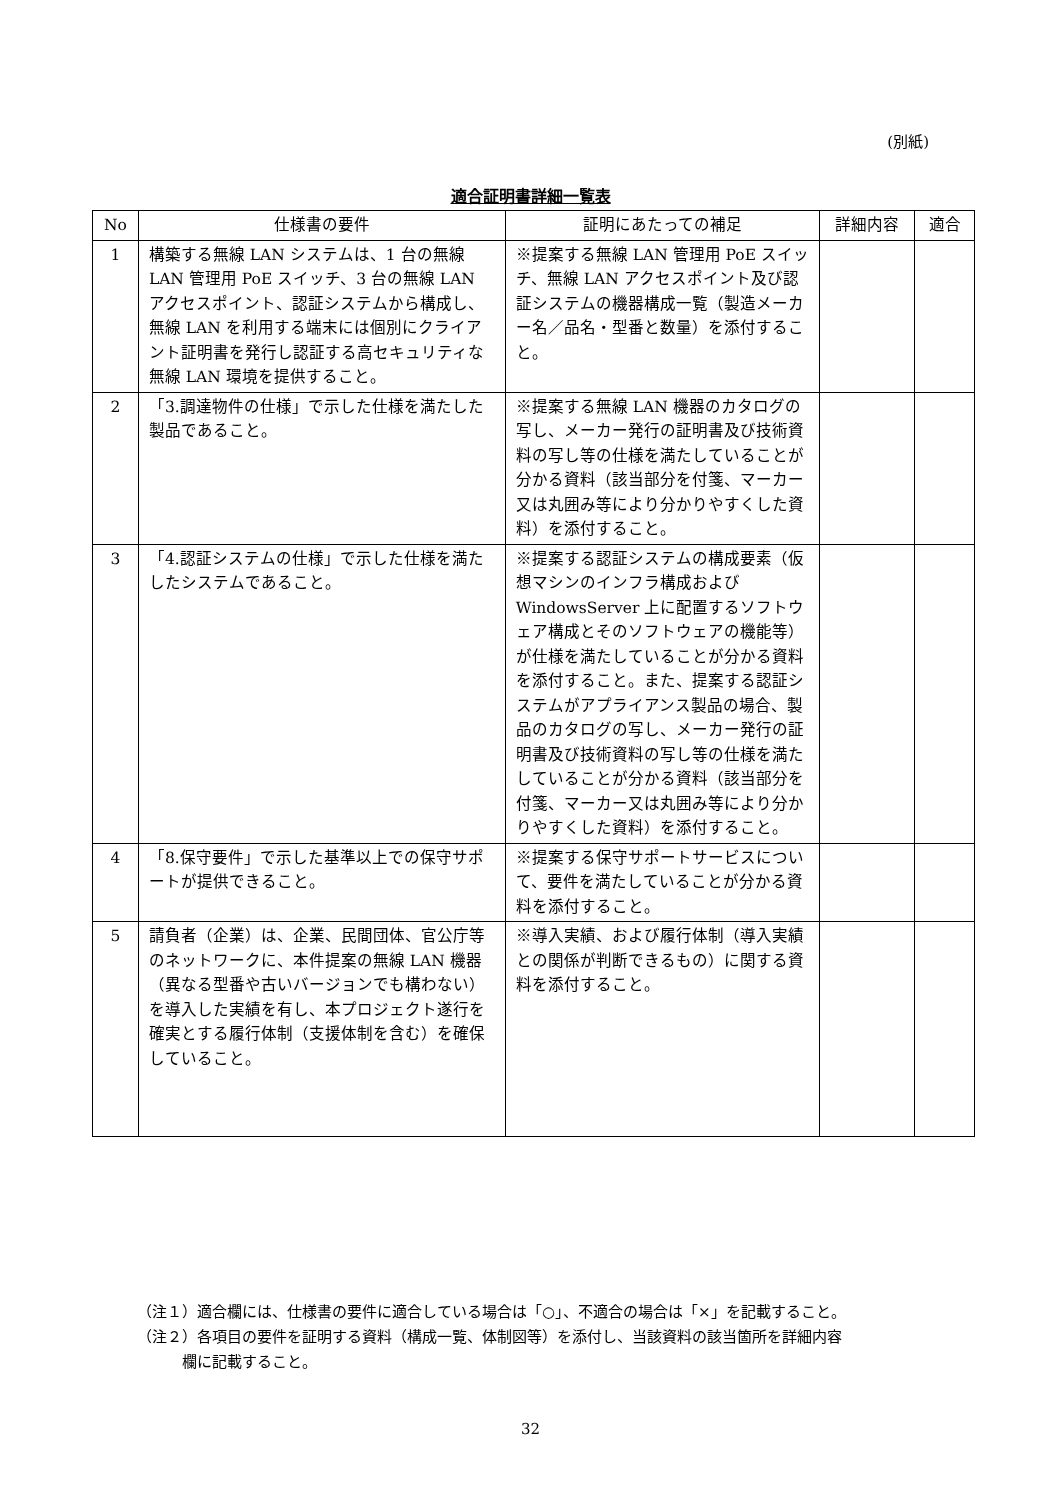(別紙)
適合証明書詳細一覧表
| No | 仕様書の要件 | 証明にあたっての補足 | 詳細内容 | 適合 |
| --- | --- | --- | --- | --- |
| 1 | 構築する無線 LAN システムは、1 台の無線 LAN 管理用 PoE スイッチ、3 台の無線 LAN アクセスポイント、認証システムから構成し、無線 LAN を利用する端末には個別にクライアント証明書を発行し認証する高セキュリティな無線 LAN 環境を提供すること。 | ※提案する無線 LAN 管理用 PoE スイッチ、無線 LAN アクセスポイント及び認証システムの機器構成一覧（製造メーカー名／品名・型番と数量）を添付すること。 | | |
| 2 | 「3.調達物件の仕様」で示した仕様を満たした製品であること。 | ※提案する無線 LAN 機器のカタログの写し、メーカー発行の証明書及び技術資料の写し等の仕様を満たしていることが分かる資料（該当部分を付箋、マーカー又は丸囲み等により分かりやすくした資料）を添付すること。 | | |
| 3 | 「4.認証システムの仕様」で示した仕様を満たしたシステムであること。 | ※提案する認証システムの構成要素（仮想マシンのインフラ構成および WindowsServer 上に配置するソフトウェア構成とそのソフトウェアの機能等）が仕様を満たしていることが分かる資料を添付すること。また、提案する認証システムがアプライアンス製品の場合、製品のカタログの写し、メーカー発行の証明書及び技術資料の写し等の仕様を満たしていることが分かる資料（該当部分を付箋、マーカー又は丸囲み等により分かりやすくした資料）を添付すること。 | | |
| 4 | 「8.保守要件」で示した基準以上での保守サポートが提供できること。 | ※提案する保守サポートサービスについて、要件を満たしていることが分かる資料を添付すること。 | | |
| 5 | 請負者（企業）は、企業、民間団体、官公庁等のネットワークに、本件提案の無線 LAN 機器（異なる型番や古いバージョンでも構わない）を導入した実績を有し、本プロジェクト遂行を確実とする履行体制（支援体制を含む）を確保していること。 | ※導入実績、および履行体制（導入実績との関係が判断できるもの）に関する資料を添付すること。 | | |
（注１）適合欄には、仕様書の要件に適合している場合は「○」、不適合の場合は「×」を記載すること。
（注２）各項目の要件を証明する資料（構成一覧、体制図等）を添付し、当該資料の該当箇所を詳細内容
   欄に記載すること。
32